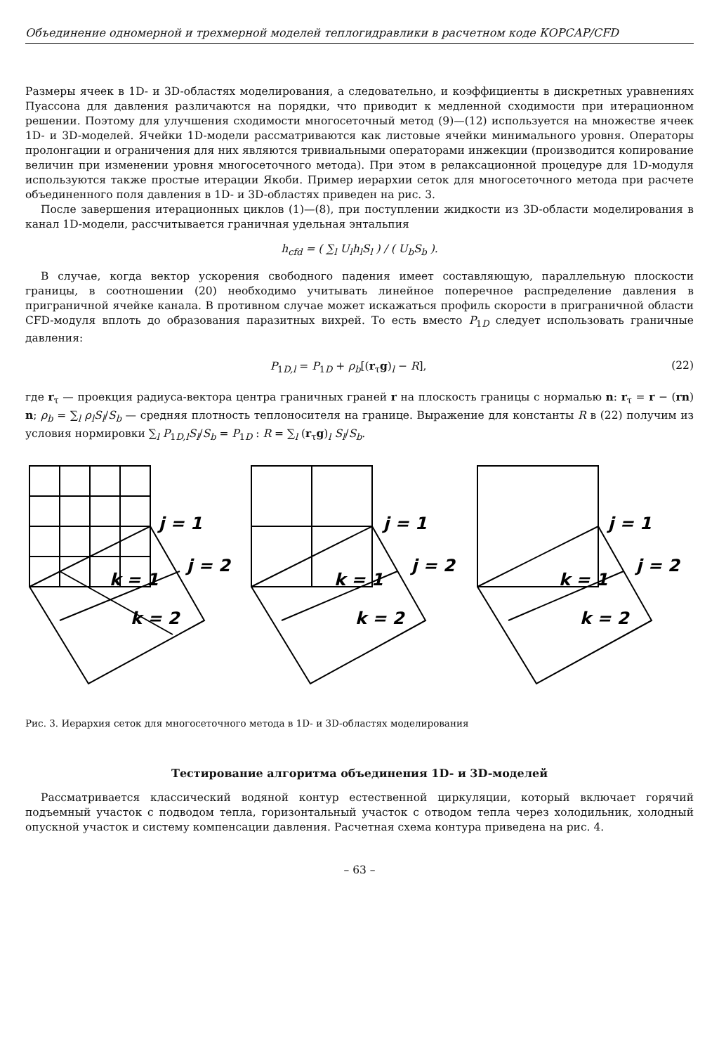Объединение одномерной и трехмерной моделей теплогидравлики в расчетном коде КОРСАР/CFD
Размеры ячеек в 1D- и 3D-областях моделирования, а следовательно, и коэффициенты в дискретных уравнениях Пуассона для давления различаются на порядки, что приводит к медленной сходимости при итерационном решении. Поэтому для улучшения сходимости многосеточный метод (9)—(12) используется на множестве ячеек 1D- и 3D-моделей. Ячейки 1D-модели рассматриваются как листовые ячейки минимального уровня. Операторы пролонгации и ограничения для них являются тривиальными операторами инжекции (производится копирование величин при изменении уровня многосеточного метода). При этом в релаксационной процедуре для 1D-модуля используются также простые итерации Якоби. Пример иерархии сеток для многосеточного метода при расчете объединенного поля давления в 1D- и 3D-областях приведен на рис. 3.
После завершения итерационных циклов (1)—(8), при поступлении жидкости из 3D-области моделирования в канал 1D-модели, рассчитывается граничная удельная энтальпия
h<sub>cfd</sub> = ( ∑<sub>l</sub> U<sub>l</sub>h<sub>l</sub>S<sub>l</sub> ) / ( U<sub>b</sub>S<sub>b</sub> ).
В случае, когда вектор ускорения свободного падения имеет составляющую, параллельную плоскости границы, в соотношении (20) необходимо учитывать линейное поперечное распределение давления в приграничной ячейке канала. В противном случае может искажаться профиль скорости в приграничной области CFD-модуля вплоть до образования паразитных вихрей. То есть вместо P<sub>1D</sub> следует использовать граничные давления:
P<sub>1D,l</sub> = P<sub>1D</sub> + ρ<sub>b</sub>[(r<sub>τ</sub>g)<sub>l</sub> − R], (22)
где r<sub>τ</sub> — проекция радиуса-вектора центра граничных граней r на плоскость границы с нормалью n: r<sub>τ</sub> = r − (rn) n; ρ<sub>b</sub> = ∑<sub>l</sub> ρ<sub>l</sub>S<sub>l</sub>/S<sub>b</sub> — средняя плотность теплоносителя на границе. Выражение для константы R в (22) получим из условия нормировки ∑<sub>l</sub> P<sub>1D,l</sub>S<sub>l</sub>/S<sub>b</sub> = P<sub>1D</sub> : R = ∑<sub>l</sub> (r<sub>τ</sub>g)<sub>l</sub> S<sub>l</sub>/S<sub>b</sub>.
j = 1
j = 2
k = 1
k = 2
j = 1
j = 2
k = 1
k = 2
j = 1
j = 2
k = 1
k = 2
Рис. 3. Иерархия сеток для многосеточного метода в 1D- и 3D-областях моделирования
Тестирование алгоритма объединения 1D- и 3D-моделей
Рассматривается классический водяной контур естественной циркуляции, который включает горячий подъемный участок с подводом тепла, горизонтальный участок с отводом тепла через холодильник, холодный опускной участок и систему компенсации давления. Расчетная схема контура приведена на рис. 4.
– 63 –